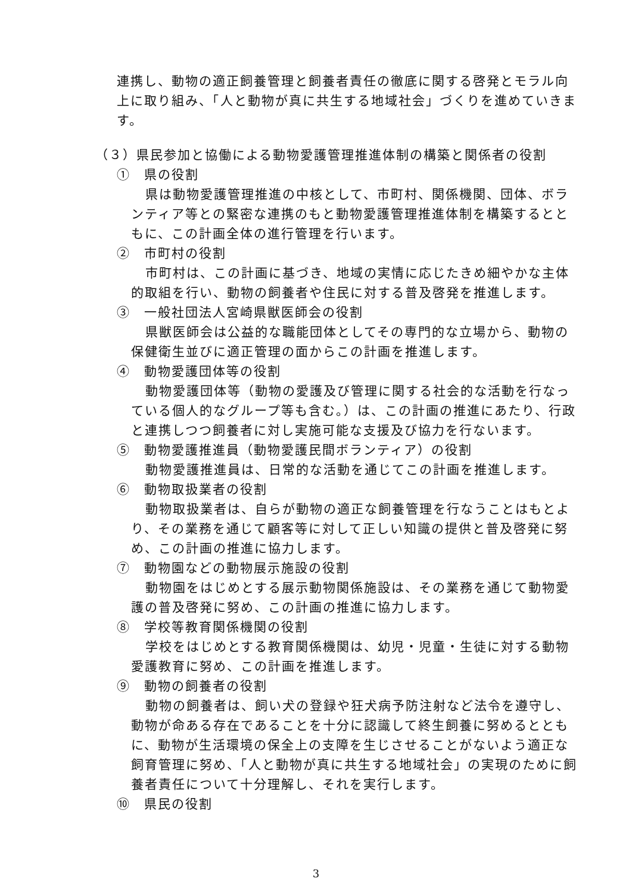連携し、動物の適正飼養管理と飼養者責任の徹底に関する啓発とモラル向上に取り組み、「人と動物が真に共生する地域社会」づくりを進めていきます。
（３）県民参加と協働による動物愛護管理推進体制の構築と関係者の役割
①　県の役割
県は動物愛護管理推進の中核として、市町村、関係機関、団体、ボランティア等との緊密な連携のもと動物愛護管理推進体制を構築するとともに、この計画全体の進行管理を行います。
②　市町村の役割
市町村は、この計画に基づき、地域の実情に応じたきめ細やかな主体的取組を行い、動物の飼養者や住民に対する普及啓発を推進します。
③　一般社団法人宮崎県獣医師会の役割
県獣医師会は公益的な職能団体としてその専門的な立場から、動物の保健衛生並びに適正管理の面からこの計画を推進します。
④　動物愛護団体等の役割
動物愛護団体等（動物の愛護及び管理に関する社会的な活動を行なっている個人的なグループ等も含む。）は、この計画の推進にあたり、行政と連携しつつ飼養者に対し実施可能な支援及び協力を行ないます。
⑤　動物愛護推進員（動物愛護民間ボランティア）の役割
動物愛護推進員は、日常的な活動を通じてこの計画を推進します。
⑥　動物取扱業者の役割
動物取扱業者は、自らが動物の適正な飼養管理を行なうことはもとより、その業務を通じて顧客等に対して正しい知識の提供と普及啓発に努め、この計画の推進に協力します。
⑦　動物園などの動物展示施設の役割
動物園をはじめとする展示動物関係施設は、その業務を通じて動物愛護の普及啓発に努め、この計画の推進に協力します。
⑧　学校等教育関係機関の役割
学校をはじめとする教育関係機関は、幼児・児童・生徒に対する動物愛護教育に努め、この計画を推進します。
⑨　動物の飼養者の役割
動物の飼養者は、飼い犬の登録や狂犬病予防注射など法令を遵守し、動物が命ある存在であることを十分に認識して終生飼養に努めるとともに、動物が生活環境の保全上の支障を生じさせることがないよう適正な飼育管理に努め、「人と動物が真に共生する地域社会」の実現のために飼養者責任について十分理解し、それを実行します。
⑩　県民の役割
3